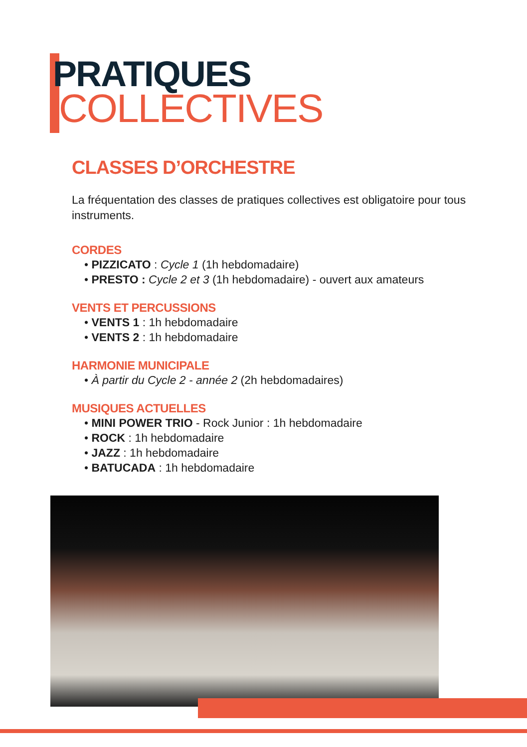PRATIQUES
COLLECTIVES
CLASSES D’ORCHESTRE
La fréquentation des classes de pratiques collectives est obligatoire pour tous instruments.
CORDES
• PIZZICATO : Cycle 1 (1h hebdomadaire)
• PRESTO : Cycle 2 et 3 (1h hebdomadaire) - ouvert aux amateurs
VENTS ET PERCUSSIONS
• VENTS 1 : 1h hebdomadaire
• VENTS 2 : 1h hebdomadaire
HARMONIE MUNICIPALE
• À partir du Cycle 2 - année 2 (2h hebdomadaires)
MUSIQUES ACTUELLES
• MINI POWER TRIO - Rock Junior : 1h hebdomadaire
• ROCK : 1h hebdomadaire
• JAZZ : 1h hebdomadaire
• BATUCADA : 1h hebdomadaire